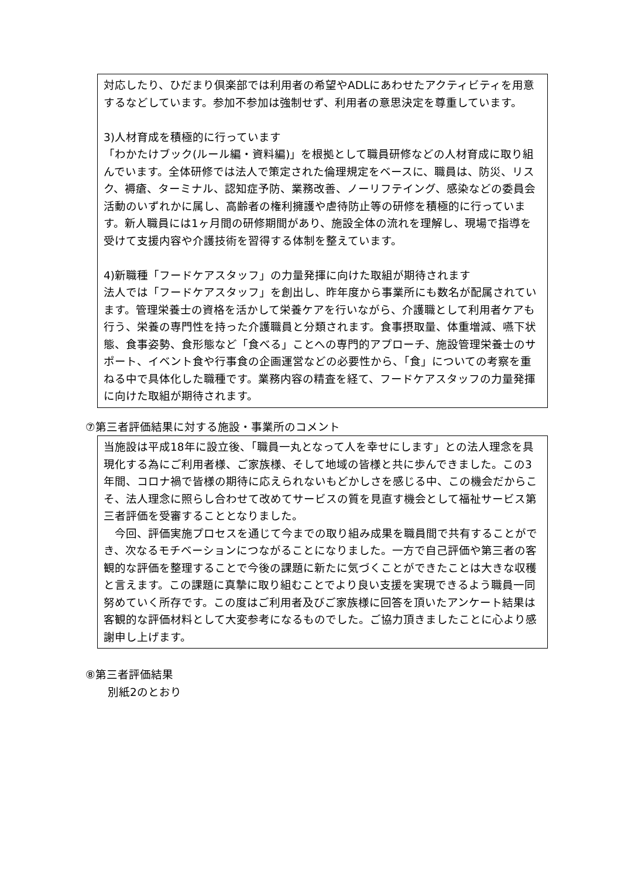対応したり、ひだまり倶楽部では利用者の希望やADLにあわせたアクティビティを用意するなどしています。参加不参加は強制せず、利用者の意思決定を尊重しています。
3)人材育成を積極的に行っています
「わかたけブック(ルール編・資料編)」を根拠として職員研修などの人材育成に取り組んでいます。全体研修では法人で策定された倫理規定をベースに、職員は、防災、リスク、褥瘡、ターミナル、認知症予防、業務改善、ノーリフテイング、感染などの委員会活動のいずれかに属し、高齢者の権利擁護や虐待防止等の研修を積極的に行っています。新人職員には1ヶ月間の研修期間があり、施設全体の流れを理解し、現場で指導を受けて支援内容や介護技術を習得する体制を整えています。
4)新職種「フードケアスタッフ」の力量発揮に向けた取組が期待されます
法人では「フードケアスタッフ」を創出し、昨年度から事業所にも数名が配属されています。管理栄養士の資格を活かして栄養ケアを行いながら、介護職として利用者ケアも行う、栄養の専門性を持った介護職員と分類されます。食事摂取量、体重増減、嚥下状態、食事姿勢、食形態など「食べる」ことへの専門的アプローチ、施設管理栄養士のサポート、イベント食や行事食の企画運営などの必要性から、「食」についての考察を重ねる中で具体化した職種です。業務内容の精査を経て、フードケアスタッフの力量発揮に向けた取組が期待されます。
⑦第三者評価結果に対する施設・事業所のコメント
当施設は平成18年に設立後、「職員一丸となって人を幸せにします」との法人理念を具現化する為にご利用者様、ご家族様、そして地域の皆様と共に歩んできました。この3年間、コロナ禍で皆様の期待に応えられないもどかしさを感じる中、この機会だからこそ、法人理念に照らし合わせて改めてサービスの質を見直す機会として福祉サービス第三者評価を受審することとなりました。
　今回、評価実施プロセスを通じて今までの取り組み成果を職員間で共有することができ、次なるモチベーションにつながることになりました。一方で自己評価や第三者の客観的な評価を整理することで今後の課題に新たに気づくことができたことは大きな収穫と言えます。この課題に真摯に取り組むことでより良い支援を実現できるよう職員一同努めていく所存です。この度はご利用者及びご家族様に回答を頂いたアンケート結果は客観的な評価材料として大変参考になるものでした。ご協力頂きましたことに心より感謝申し上げます。
⑧第三者評価結果
別紙2のとおり